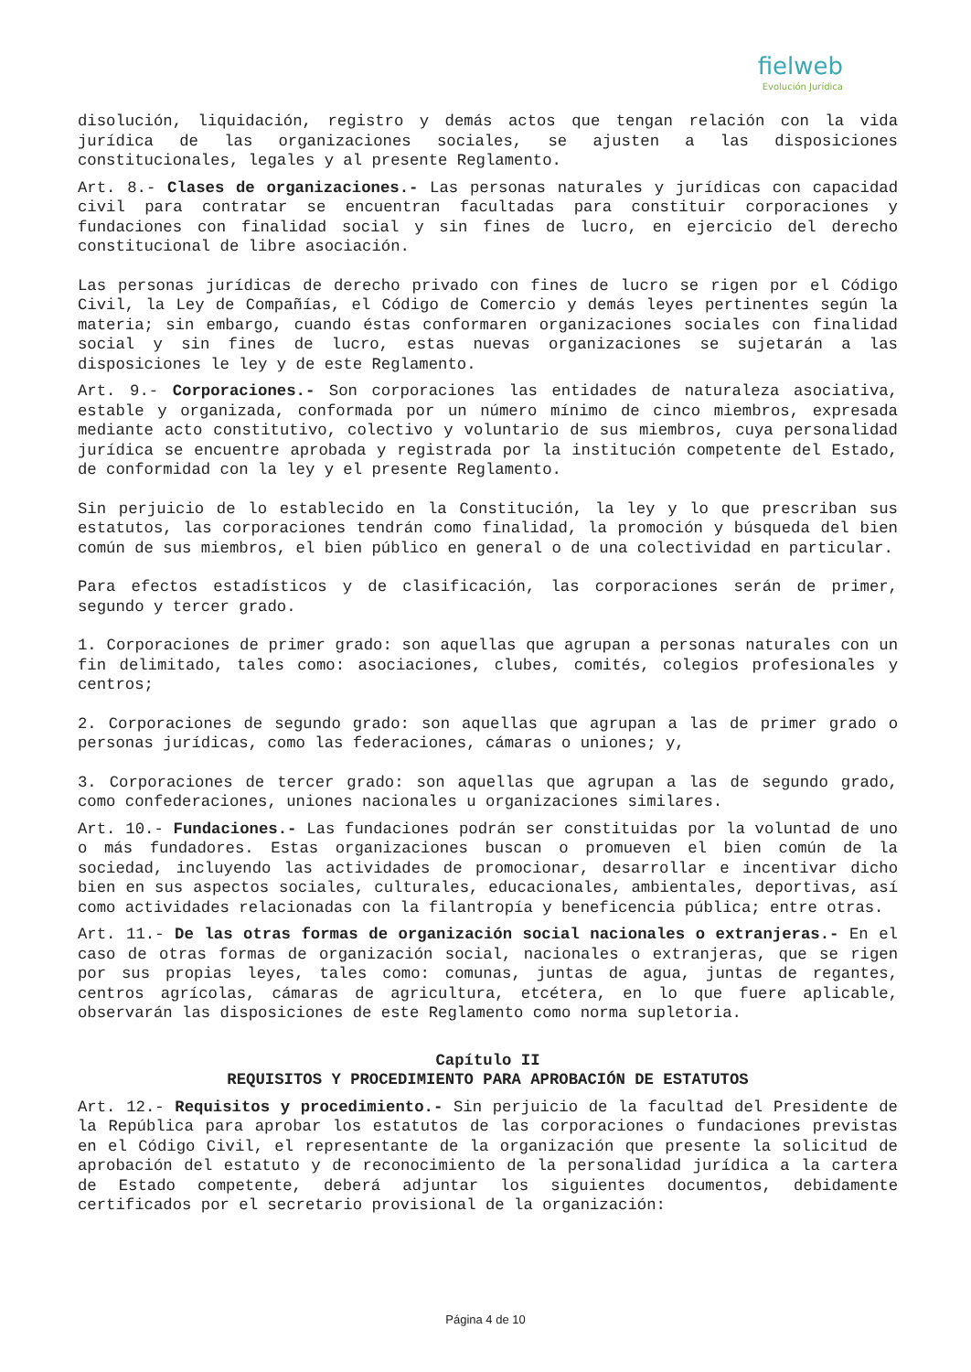fielweb
Evolución Jurídica
disolución, liquidación, registro y demás actos que tengan relación con la vida jurídica de las organizaciones sociales, se ajusten a las disposiciones constitucionales, legales y al presente Reglamento.
Art. 8.- Clases de organizaciones.- Las personas naturales y jurídicas con capacidad civil para contratar se encuentran facultadas para constituir corporaciones y fundaciones con finalidad social y sin fines de lucro, en ejercicio del derecho constitucional de libre asociación.
Las personas jurídicas de derecho privado con fines de lucro se rigen por el Código Civil, la Ley de Compañías, el Código de Comercio y demás leyes pertinentes según la materia; sin embargo, cuando éstas conformaren organizaciones sociales con finalidad social y sin fines de lucro, estas nuevas organizaciones se sujetarán a las disposiciones le ley y de este Reglamento.
Art. 9.- Corporaciones.- Son corporaciones las entidades de naturaleza asociativa, estable y organizada, conformada por un número mínimo de cinco miembros, expresada mediante acto constitutivo, colectivo y voluntario de sus miembros, cuya personalidad jurídica se encuentre aprobada y registrada por la institución competente del Estado, de conformidad con la ley y el presente Reglamento.
Sin perjuicio de lo establecido en la Constitución, la ley y lo que prescriban sus estatutos, las corporaciones tendrán como finalidad, la promoción y búsqueda del bien común de sus miembros, el bien público en general o de una colectividad en particular.
Para efectos estadísticos y de clasificación, las corporaciones serán de primer, segundo y tercer grado.
1. Corporaciones de primer grado: son aquellas que agrupan a personas naturales con un fin delimitado, tales como: asociaciones, clubes, comités, colegios profesionales y centros;
2. Corporaciones de segundo grado: son aquellas que agrupan a las de primer grado o personas jurídicas, como las federaciones, cámaras o uniones; y,
3. Corporaciones de tercer grado: son aquellas que agrupan a las de segundo grado, como confederaciones, uniones nacionales u organizaciones similares.
Art. 10.- Fundaciones.- Las fundaciones podrán ser constituidas por la voluntad de uno o más fundadores. Estas organizaciones buscan o promueven el bien común de la sociedad, incluyendo las actividades de promocionar, desarrollar e incentivar dicho bien en sus aspectos sociales, culturales, educacionales, ambientales, deportivas, así como actividades relacionadas con la filantropía y beneficencia pública; entre otras.
Art. 11.- De las otras formas de organización social nacionales o extranjeras.- En el caso de otras formas de organización social, nacionales o extranjeras, que se rigen por sus propias leyes, tales como: comunas, juntas de agua, juntas de regantes, centros agrícolas, cámaras de agricultura, etcétera, en lo que fuere aplicable, observarán las disposiciones de este Reglamento como norma supletoria.
Capítulo II
REQUISITOS Y PROCEDIMIENTO PARA APROBACIÓN DE ESTATUTOS
Art. 12.- Requisitos y procedimiento.- Sin perjuicio de la facultad del Presidente de la República para aprobar los estatutos de las corporaciones o fundaciones previstas en el Código Civil, el representante de la organización que presente la solicitud de aprobación del estatuto y de reconocimiento de la personalidad jurídica a la cartera de Estado competente, deberá adjuntar los siguientes documentos, debidamente certificados por el secretario provisional de la organización:
Página 4 de 10